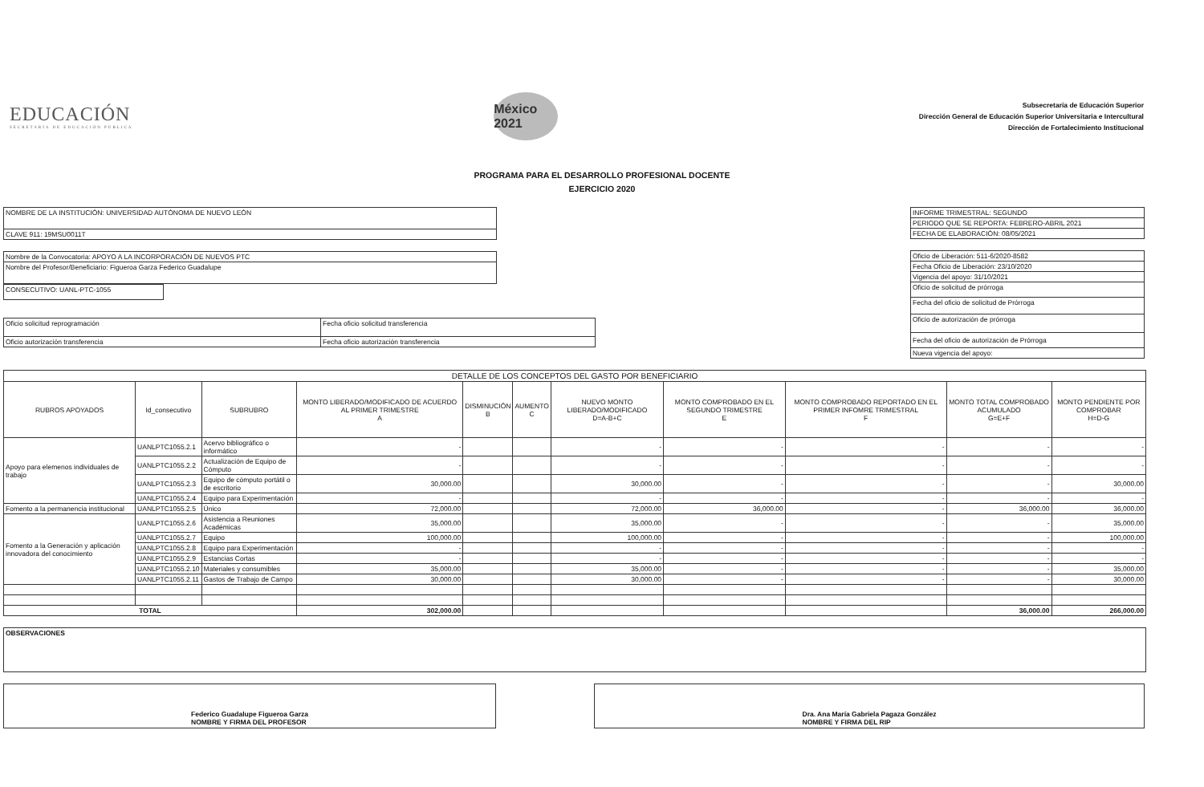EDUCACIÓN
SECRETARÍA DE EDUCACIÓN PÚBLICA
México 2021
Subsecretaría de Educación Superior
Dirección General de Educación Superior Universitaria e Intercultural
Dirección de Fortalecimiento Institucional
PROGRAMA PARA EL DESARROLLO PROFESIONAL DOCENTE
EJERCICIO 2020
| NOMBRE DE LA INSTITUCIÓN: UNIVERSIDAD AUTÓNOMA DE NUEVO LEÓN |
| CLAVE 911: 19MSU0011T |
| Nombre de la Convocatoria: APOYO A LA INCORPORACIÓN DE NUEVOS PTC |
| Nombre del Profesor/Beneficiario: Figueroa Garza Federico Guadalupe |
| CONSECUTIVO: UANL-PTC-1055 |
| Oficio solicitud reprogramación | Fecha oficio solicitud transferencia |
| Oficio autorización transferencia | Fecha oficio autorización transferencia |
| INFORME TRIMESTRAL: SEGUNDO |
| PERIODO QUE SE REPORTA: FEBRERO-ABRIL 2021 |
| FECHA DE ELABORACIÓN: 08/05/2021 |
| Oficio de Liberación: 511-6/2020-8582 |
| Fecha Oficio de Liberación: 23/10/2020 |
| Vigencia del apoyo: 31/10/2021 |
| Oficio de solicitud de prórroga |
| Fecha del oficio de solicitud de Prórroga |
| Oficio de autorización de prórroga |
| Fecha del oficio de autorización de Prórroga |
| Nueva vigencia del apoyo: |
| DETALLE DE LOS CONCEPTOS DEL GASTO POR BENEFICIARIO | | | | | | | | | | |
| --- | --- | --- | --- | --- | --- | --- | --- | --- | --- | --- |
| RUBROS APOYADOS | Id_consecutivo | SUBRUBRO | MONTO LIBERADO/MODIFICADO DE ACUERDO AL PRIMER TRIMESTRE A | DISMINUCIÓN B | AUMENTO C | NUEVO MONTO LIBERADO/MODIFICADO D=A-B+C | MONTO COMPROBADO EN EL SEGUNDO TRIMESTRE E | MONTO COMPROBADO REPORTADO EN EL PRIMER INFOMRE TRIMESTRAL F | MONTO TOTAL COMPROBADO ACUMULADO G=E+F | MONTO PENDIENTE POR COMPROBAR H=D-G |
| Apoyo para elemenos individuales de trabajo | UANLPTC1055.2.1 | Acervo bibliográfico o informático | - | | | - | - | - | - | - |
| | UANLPTC1055.2.2 | Actualización de Equipo de Cómputo | - | | | - | - | - | - | - |
| | UANLPTC1055.2.3 | Equipo de cómputo portátil o de escritorio | 30,000.00 | | | 30,000.00 | - | - | - | 30,000.00 |
| | UANLPTC1055.2.4 | Equipo para Experimentación | - | | | - | - | - | - | - |
| Fomento a la permanencia institucional | UANLPTC1055.2.5 | Único | 72,000.00 | | | 72,000.00 | 36,000.00 | - | 36,000.00 | 36,000.00 |
| Fomento a la Generación y aplicación innovadora del conocimiento | UANLPTC1055.2.6 | Asistencia a Reuniones Académicas | 35,000.00 | | | 35,000.00 | - | - | - | 35,000.00 |
| | UANLPTC1055.2.7 | Equipo | 100,000.00 | | | 100,000.00 | - | - | - | 100,000.00 |
| | UANLPTC1055.2.8 | Equipo para Experimentación | - | | | - | - | - | - | - |
| | UANLPTC1055.2.9 | Estancias Cortas | - | | | - | - | - | - | - |
| | UANLPTC1055.2.10 | Materiales y consumibles | 35,000.00 | | | 35,000.00 | - | - | - | 35,000.00 |
| | UANLPTC1055.2.11 | Gastos de Trabajo de Campo | 30,000.00 | | | 30,000.00 | - | - | - | 30,000.00 |
| TOTAL | | | 302,000.00 | | | | | | 36,000.00 | 266,000.00 |
| OBSERVACIONES |
Federico Guadalupe Figueroa Garza
NOMBRE Y FIRMA DEL PROFESOR
Dra. Ana María Gabriela Pagaza González
NOMBRE Y FIRMA DEL RIP